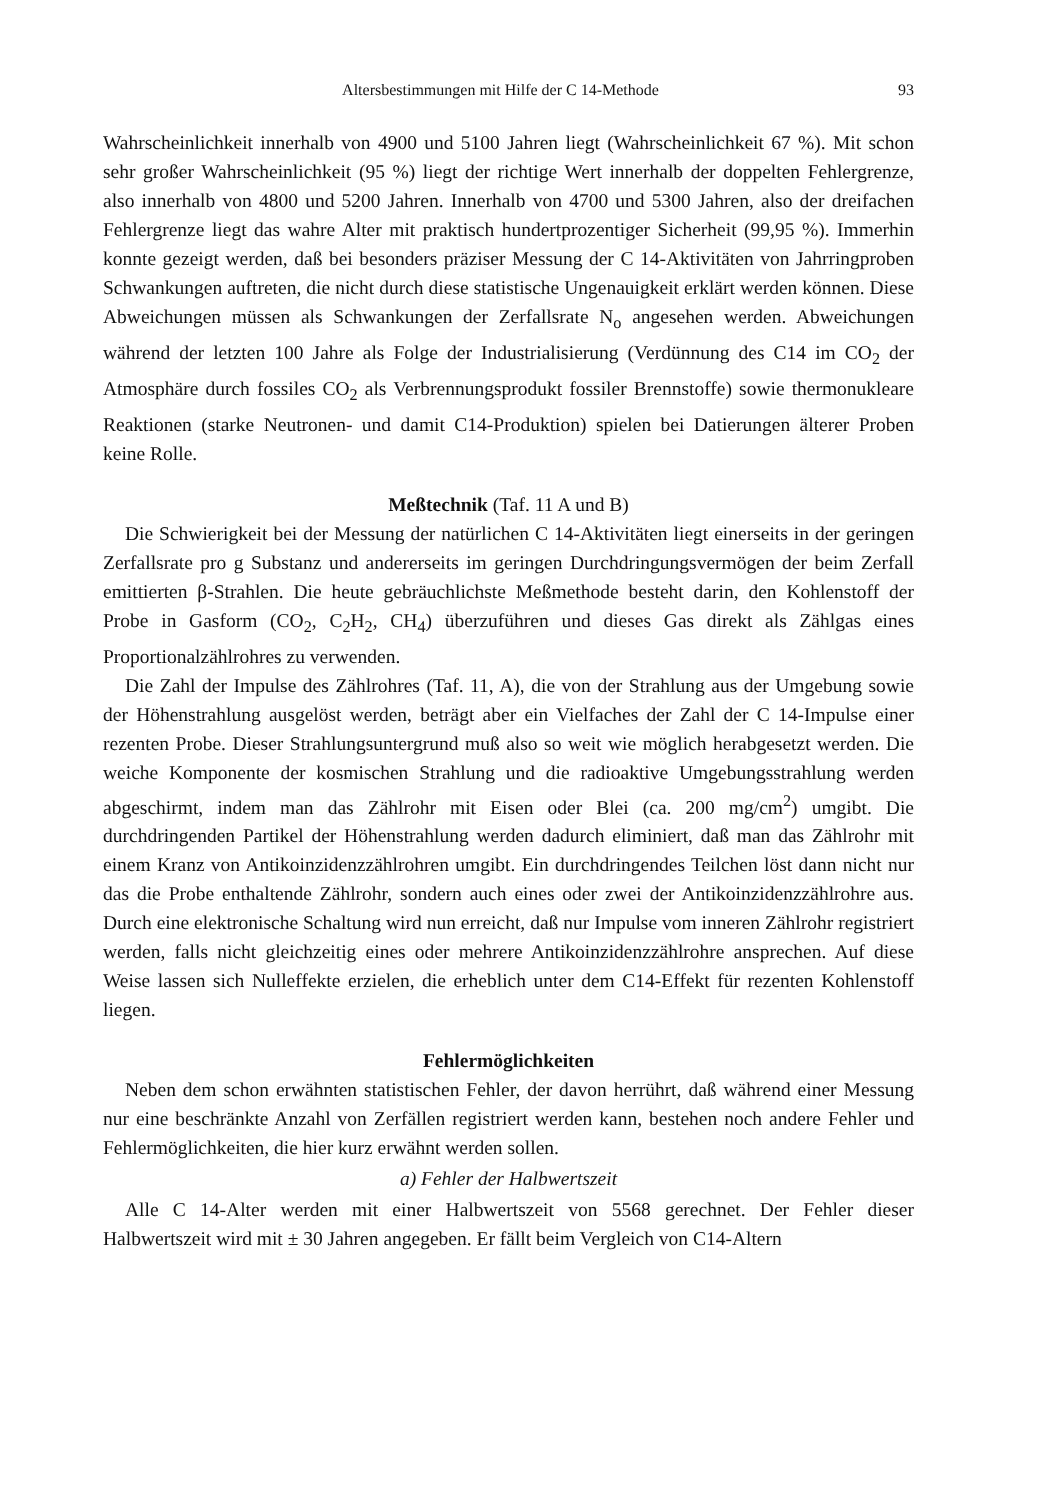Altersbestimmungen mit Hilfe der C 14-Methode 93
Wahrscheinlichkeit innerhalb von 4900 und 5100 Jahren liegt (Wahrscheinlichkeit 67 %). Mit schon sehr großer Wahrscheinlichkeit (95 %) liegt der richtige Wert innerhalb der doppelten Fehlergrenze, also innerhalb von 4800 und 5200 Jahren. Innerhalb von 4700 und 5300 Jahren, also der dreifachen Fehlergrenze liegt das wahre Alter mit praktisch hundertprozentiger Sicherheit (99,95 %). Immerhin konnte gezeigt werden, daß bei besonders präziser Messung der C 14-Aktivitäten von Jahrringproben Schwankungen auftreten, die nicht durch diese statistische Ungenauigkeit erklärt werden können. Diese Abweichungen müssen als Schwankungen der Zerfallsrate N<sub>o</sub> angesehen werden. Abweichungen während der letzten 100 Jahre als Folge der Industrialisierung (Verdünnung des C14 im CO<sub>2</sub> der Atmosphäre durch fossiles CO<sub>2</sub> als Verbrennungsprodukt fossiler Brennstoffe) sowie thermonukleare Reaktionen (starke Neutronen- und damit C14-Produktion) spielen bei Datierungen älterer Proben keine Rolle.
Meßtechnik (Taf. 11 A und B)
Die Schwierigkeit bei der Messung der natürlichen C 14-Aktivitäten liegt einerseits in der geringen Zerfallsrate pro g Substanz und andererseits im geringen Durchdringungsvermögen der beim Zerfall emittierten β-Strahlen. Die heute gebräuchlichste Meßmethode besteht darin, den Kohlenstoff der Probe in Gasform (CO<sub>2</sub>, C<sub>2</sub>H<sub>2</sub>, CH<sub>4</sub>) überzuführen und dieses Gas direkt als Zählgas eines Proportionalzählrohres zu verwenden.
Die Zahl der Impulse des Zählrohres (Taf. 11, A), die von der Strahlung aus der Umgebung sowie der Höhenstrahlung ausgelöst werden, beträgt aber ein Vielfaches der Zahl der C 14-Impulse einer rezenten Probe. Dieser Strahlungsuntergrund muß also so weit wie möglich herabgesetzt werden. Die weiche Komponente der kosmischen Strahlung und die radioaktive Umgebungsstrahlung werden abgeschirmt, indem man das Zählrohr mit Eisen oder Blei (ca. 200 mg/cm<sup>2</sup>) umgibt. Die durchdringenden Partikel der Höhenstrahlung werden dadurch eliminiert, daß man das Zählrohr mit einem Kranz von Antikoinzidenzzählrohren umgibt. Ein durchdringendes Teilchen löst dann nicht nur das die Probe enthaltende Zählrohr, sondern auch eines oder zwei der Antikoinzidenzzählrohre aus. Durch eine elektronische Schaltung wird nun erreicht, daß nur Impulse vom inneren Zählrohr registriert werden, falls nicht gleichzeitig eines oder mehrere Antikoinzidenzzählrohre ansprechen. Auf diese Weise lassen sich Nulleffekte erzielen, die erheblich unter dem C14-Effekt für rezenten Kohlenstoff liegen.
Fehlermöglichkeiten
Neben dem schon erwähnten statistischen Fehler, der davon herrührt, daß während einer Messung nur eine beschränkte Anzahl von Zerfällen registriert werden kann, bestehen noch andere Fehler und Fehlermöglichkeiten, die hier kurz erwähnt werden sollen.
a) Fehler der Halbwertszeit
Alle C 14-Alter werden mit einer Halbwertszeit von 5568 gerechnet. Der Fehler dieser Halbwertszeit wird mit ± 30 Jahren angegeben. Er fällt beim Vergleich von C14-Altern